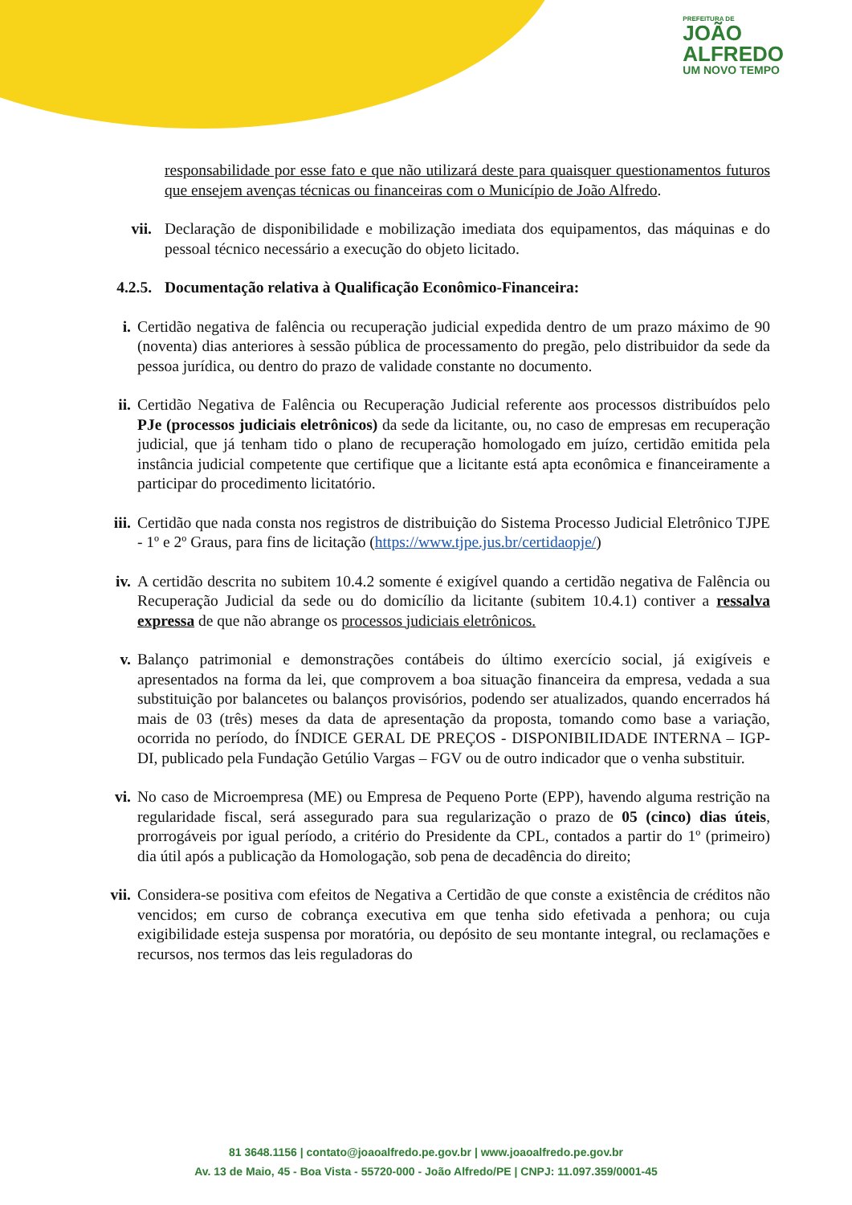PREFEITURA DE
JOÃO
ALFREDO
UM NOVO TEMPO
responsabilidade por esse fato e que não utilizará deste para quaisquer questionamentos futuros que ensejem avenças técnicas ou financeiras com o Município de João Alfredo.
vii.
Declaração de disponibilidade e mobilização imediata dos equipamentos, das máquinas e do pessoal técnico necessário a execução do objeto licitado.
4.2.5.
Documentação relativa à Qualificação Econômico-Financeira:
i. Certidão negativa de falência ou recuperação judicial expedida dentro de um prazo máximo de 90 (noventa) dias anteriores à sessão pública de processamento do pregão, pelo distribuidor da sede da pessoa jurídica, ou dentro do prazo de validade constante no documento.
ii. Certidão Negativa de Falência ou Recuperação Judicial referente aos processos distribuídos pelo PJe (processos judiciais eletrônicos) da sede da licitante, ou, no caso de empresas em recuperação judicial, que já tenham tido o plano de recuperação homologado em juízo, certidão emitida pela instância judicial competente que certifique que a licitante está apta econômica e financeiramente a participar do procedimento licitatório.
iii.
Certidão que nada consta nos registros de distribuição do Sistema Processo Judicial Eletrônico TJPE - 1º e 2º Graus, para fins de licitação (https://www.tjpe.jus.br/certidaopje/)
iv. A certidão descrita no subitem 10.4.2 somente é exigível quando a certidão negativa de Falência ou Recuperação Judicial da sede ou do domicílio da licitante (subitem 10.4.1) contiver a ressalva expressa de que não abrange os processos judiciais eletrônicos.
v. Balanço patrimonial e demonstrações contábeis do último exercício social, já exigíveis e apresentados na forma da lei, que comprovem a boa situação financeira da empresa, vedada a sua substituição por balancetes ou balanços provisórios, podendo ser atualizados, quando encerrados há mais de 03 (três) meses da data de apresentação da proposta, tomando como base a variação, ocorrida no período, do ÍNDICE GERAL DE PREÇOS - DISPONIBILIDADE INTERNA – IGP-DI, publicado pela Fundação Getúlio Vargas – FGV ou de outro indicador que o venha substituir.
vi. No caso de Microempresa (ME) ou Empresa de Pequeno Porte (EPP), havendo alguma restrição na regularidade fiscal, será assegurado para sua regularização o prazo de 05 (cinco) dias úteis, prorrogáveis por igual período, a critério do Presidente da CPL, contados a partir do 1º (primeiro) dia útil após a publicação da Homologação, sob pena de decadência do direito;
vii.
Considera-se positiva com efeitos de Negativa a Certidão de que conste a existência de créditos não vencidos; em curso de cobrança executiva em que tenha sido efetivada a penhora; ou cuja exigibilidade esteja suspensa por moratória, ou depósito de seu montante integral, ou reclamações e recursos, nos termos das leis reguladoras do
81 3648.1156 | contato@joaoalfredo.pe.gov.br | www.joaoalfredo.pe.gov.br
Av. 13 de Maio, 45 - Boa Vista - 55720-000 - João Alfredo/PE | CNPJ: 11.097.359/0001-45